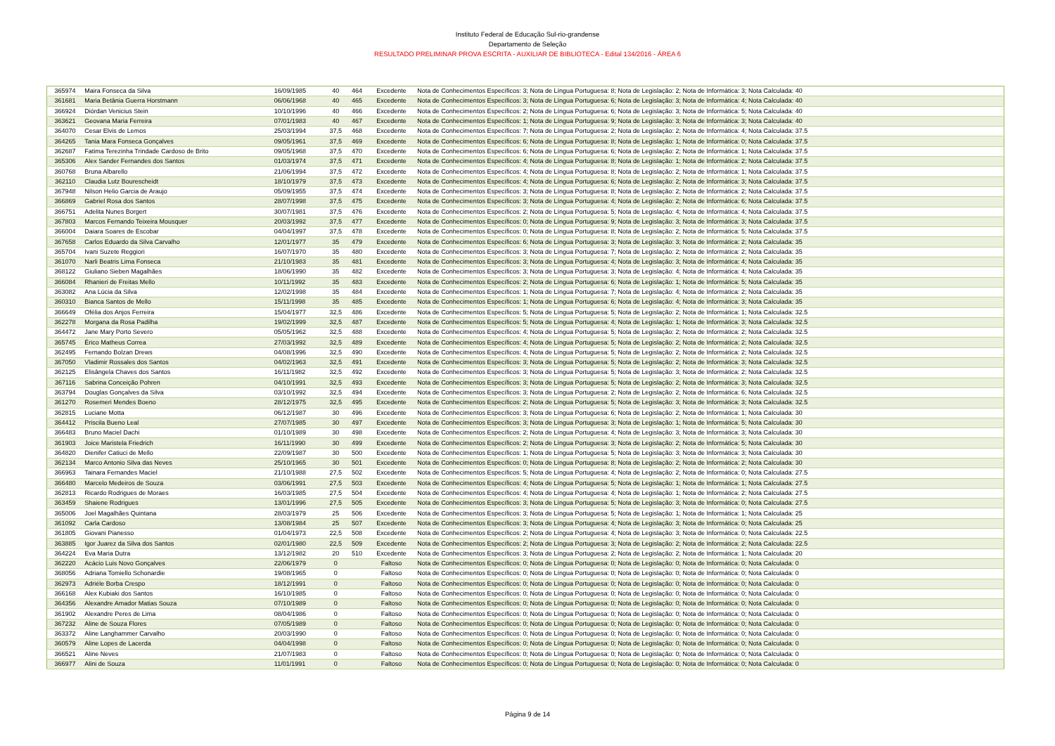Instituto Federal de Educação Sul-rio-grandense
Departamento de Seleção
RESULTADO PRELIMINAR PROVA ESCRITA - AUXILIAR DE BIBLIOTECA - Edital 134/2016 - ÁREA 6
| 365974 | Maira Fonseca da Silva | 16/09/1985 | 40 | 464 | Excedente | Nota de Conhecimentos Específicos: 3; Nota de Língua Portuguesa: 8; Nota de Legislação: 2; Nota de Informática: 3; Nota Calculada: 40 |
| 361681 | Maria Betânia Guerra Horstmann | 06/06/1968 | 40 | 465 | Excedente | Nota de Conhecimentos Específicos: 3; Nota de Língua Portuguesa: 6; Nota de Legislação: 3; Nota de Informática: 4; Nota Calculada: 40 |
| 366924 | Diórdan Venicius Stein | 10/10/1996 | 40 | 466 | Excedente | Nota de Conhecimentos Específicos: 2; Nota de Língua Portuguesa: 6; Nota de Legislação: 3; Nota de Informática: 5; Nota Calculada: 40 |
| 363621 | Geovana Maria Ferreira | 07/01/1983 | 40 | 467 | Excedente | Nota de Conhecimentos Específicos: 1; Nota de Língua Portuguesa: 9; Nota de Legislação: 3; Nota de Informática: 3; Nota Calculada: 40 |
| 364070 | Cesar Elvis de Lemos | 25/03/1994 | 37,5 | 468 | Excedente | Nota de Conhecimentos Específicos: 7; Nota de Língua Portuguesa: 2; Nota de Legislação: 2; Nota de Informática: 4; Nota Calculada: 37.5 |
| 364265 | Tania Mara Fonseca Gonçalves | 09/05/1961 | 37,5 | 469 | Excedente | Nota de Conhecimentos Específicos: 6; Nota de Língua Portuguesa: 8; Nota de Legislação: 1; Nota de Informática: 0; Nota Calculada: 37.5 |
| 362687 | Fatima Terezinha Trindade Cardoso de Brito | 09/05/1968 | 37,5 | 470 | Excedente | Nota de Conhecimentos Específicos: 6; Nota de Língua Portuguesa: 6; Nota de Legislação: 2; Nota de Informática: 1; Nota Calculada: 37.5 |
| 365306 | Alex Sander Fernandes dos Santos | 01/03/1974 | 37,5 | 471 | Excedente | Nota de Conhecimentos Específicos: 4; Nota de Língua Portuguesa: 8; Nota de Legislação: 1; Nota de Informática: 2; Nota Calculada: 37.5 |
| 360768 | Bruna Albarello | 21/06/1994 | 37,5 | 472 | Excedente | Nota de Conhecimentos Específicos: 4; Nota de Língua Portuguesa: 8; Nota de Legislação: 2; Nota de Informática: 1; Nota Calculada: 37.5 |
| 362110 | Claudia Lutz Bourescheidt | 18/10/1979 | 37,5 | 473 | Excedente | Nota de Conhecimentos Específicos: 4; Nota de Língua Portuguesa: 6; Nota de Legislação: 2; Nota de Informática: 3; Nota Calculada: 37.5 |
| 367948 | Nilson Helio Garcia de Araujo | 05/09/1955 | 37,5 | 474 | Excedente | Nota de Conhecimentos Específicos: 3; Nota de Língua Portuguesa: 8; Nota de Legislação: 2; Nota de Informática: 2; Nota Calculada: 37.5 |
| 366869 | Gabriel Rosa dos Santos | 28/07/1998 | 37,5 | 475 | Excedente | Nota de Conhecimentos Específicos: 3; Nota de Língua Portuguesa: 4; Nota de Legislação: 2; Nota de Informática: 6; Nota Calculada: 37.5 |
| 366751 | Adelita Nunes Borgert | 30/07/1981 | 37,5 | 476 | Excedente | Nota de Conhecimentos Específicos: 2; Nota de Língua Portuguesa: 5; Nota de Legislação: 4; Nota de Informática: 4; Nota Calculada: 37.5 |
| 367803 | Marcos Fernando Teixeira Mousquer | 20/03/1992 | 37,5 | 477 | Excedente | Nota de Conhecimentos Específicos: 0; Nota de Língua Portuguesa: 9; Nota de Legislação: 3; Nota de Informática: 3; Nota Calculada: 37.5 |
| 366004 | Daiara Soares de Escobar | 04/04/1997 | 37,5 | 478 | Excedente | Nota de Conhecimentos Específicos: 0; Nota de Língua Portuguesa: 8; Nota de Legislação: 2; Nota de Informática: 5; Nota Calculada: 37.5 |
| 367658 | Carlos Eduardo da Silva Carvalho | 12/01/1977 | 35 | 479 | Excedente | Nota de Conhecimentos Específicos: 6; Nota de Língua Portuguesa: 3; Nota de Legislação: 3; Nota de Informática: 2; Nota Calculada: 35 |
| 365704 | Ivani Suzete Reggiori | 16/07/1970 | 35 | 480 | Excedente | Nota de Conhecimentos Específicos: 3; Nota de Língua Portuguesa: 7; Nota de Legislação: 2; Nota de Informática: 2; Nota Calculada: 35 |
| 361070 | Narli Beatris Lima Fonseca | 21/10/1983 | 35 | 481 | Excedente | Nota de Conhecimentos Específicos: 3; Nota de Língua Portuguesa: 4; Nota de Legislação: 3; Nota de Informática: 4; Nota Calculada: 35 |
| 368122 | Giuliano Sieben Magalhães | 18/06/1990 | 35 | 482 | Excedente | Nota de Conhecimentos Específicos: 3; Nota de Língua Portuguesa: 3; Nota de Legislação: 4; Nota de Informática: 4; Nota Calculada: 35 |
| 366084 | Rhanieri de Freitas Mello | 10/11/1992 | 35 | 483 | Excedente | Nota de Conhecimentos Específicos: 2; Nota de Língua Portuguesa: 6; Nota de Legislação: 1; Nota de Informática: 5; Nota Calculada: 35 |
| 363082 | Ana Lúcia da Silva | 12/02/1998 | 35 | 484 | Excedente | Nota de Conhecimentos Específicos: 1; Nota de Língua Portuguesa: 7; Nota de Legislação: 4; Nota de Informática: 2; Nota Calculada: 35 |
| 360310 | Bianca Santos de Mello | 15/11/1998 | 35 | 485 | Excedente | Nota de Conhecimentos Específicos: 1; Nota de Língua Portuguesa: 6; Nota de Legislação: 4; Nota de Informática: 3; Nota Calculada: 35 |
| 366649 | Ofélia dos Anjos Ferreira | 15/04/1977 | 32,5 | 486 | Excedente | Nota de Conhecimentos Específicos: 5; Nota de Língua Portuguesa: 5; Nota de Legislação: 2; Nota de Informática: 1; Nota Calculada: 32.5 |
| 362278 | Morgana da Rosa Padilha | 19/02/1999 | 32,5 | 487 | Excedente | Nota de Conhecimentos Específicos: 5; Nota de Língua Portuguesa: 4; Nota de Legislação: 1; Nota de Informática: 3; Nota Calculada: 32.5 |
| 364472 | Jane Mary Porto Severo | 05/05/1962 | 32,5 | 488 | Excedente | Nota de Conhecimentos Específicos: 4; Nota de Língua Portuguesa: 5; Nota de Legislação: 2; Nota de Informática: 2; Nota Calculada: 32.5 |
| 365745 | Érico Matheus Correa | 27/03/1992 | 32,5 | 489 | Excedente | Nota de Conhecimentos Específicos: 4; Nota de Língua Portuguesa: 5; Nota de Legislação: 2; Nota de Informática: 2; Nota Calculada: 32.5 |
| 362495 | Fernando Bolzan Drews | 04/08/1996 | 32,5 | 490 | Excedente | Nota de Conhecimentos Específicos: 4; Nota de Língua Portuguesa: 5; Nota de Legislação: 2; Nota de Informática: 2; Nota Calculada: 32.5 |
| 367050 | Vladimir Rossales dos Santos | 04/02/1963 | 32,5 | 491 | Excedente | Nota de Conhecimentos Específicos: 3; Nota de Língua Portuguesa: 5; Nota de Legislação: 2; Nota de Informática: 3; Nota Calculada: 32.5 |
| 362125 | Elisângela Chaves dos Santos | 16/11/1982 | 32,5 | 492 | Excedente | Nota de Conhecimentos Específicos: 3; Nota de Língua Portuguesa: 5; Nota de Legislação: 3; Nota de Informática: 2; Nota Calculada: 32.5 |
| 367116 | Sabrina Conceição Pohren | 04/10/1991 | 32,5 | 493 | Excedente | Nota de Conhecimentos Específicos: 3; Nota de Língua Portuguesa: 5; Nota de Legislação: 2; Nota de Informática: 3; Nota Calculada: 32.5 |
| 363794 | Douglas Gonçalves da Silva | 03/10/1992 | 32,5 | 494 | Excedente | Nota de Conhecimentos Específicos: 3; Nota de Língua Portuguesa: 2; Nota de Legislação: 2; Nota de Informática: 6; Nota Calculada: 32.5 |
| 361270 | Rosemeri Mendes Boeno | 28/12/1975 | 32,5 | 495 | Excedente | Nota de Conhecimentos Específicos: 2; Nota de Língua Portuguesa: 5; Nota de Legislação: 3; Nota de Informática: 3; Nota Calculada: 32.5 |
| 362815 | Luciane Motta | 06/12/1987 | 30 | 496 | Excedente | Nota de Conhecimentos Específicos: 3; Nota de Língua Portuguesa: 6; Nota de Legislação: 2; Nota de Informática: 1; Nota Calculada: 30 |
| 364412 | Priscila Bueno Leal | 27/07/1985 | 30 | 497 | Excedente | Nota de Conhecimentos Específicos: 3; Nota de Língua Portuguesa: 3; Nota de Legislação: 1; Nota de Informática: 5; Nota Calculada: 30 |
| 366483 | Bruno Maciel Dachi | 01/10/1989 | 30 | 498 | Excedente | Nota de Conhecimentos Específicos: 2; Nota de Língua Portuguesa: 4; Nota de Legislação: 3; Nota de Informática: 3; Nota Calculada: 30 |
| 361903 | Joice Maristela Friedrich | 16/11/1990 | 30 | 499 | Excedente | Nota de Conhecimentos Específicos: 2; Nota de Língua Portuguesa: 3; Nota de Legislação: 2; Nota de Informática: 5; Nota Calculada: 30 |
| 364820 | Dienifer Catiuci de Mello | 22/09/1987 | 30 | 500 | Excedente | Nota de Conhecimentos Específicos: 1; Nota de Língua Portuguesa: 5; Nota de Legislação: 3; Nota de Informática: 3; Nota Calculada: 30 |
| 362134 | Marco Antonio Silva das Neves | 25/10/1965 | 30 | 501 | Excedente | Nota de Conhecimentos Específicos: 0; Nota de Língua Portuguesa: 8; Nota de Legislação: 2; Nota de Informática: 2; Nota Calculada: 30 |
| 366963 | Tainara Fernandes Maciel | 21/10/1988 | 27,5 | 502 | Excedente | Nota de Conhecimentos Específicos: 5; Nota de Língua Portuguesa: 4; Nota de Legislação: 2; Nota de Informática: 0; Nota Calculada: 27.5 |
| 366480 | Marcelo Medeiros de Souza | 03/06/1991 | 27,5 | 503 | Excedente | Nota de Conhecimentos Específicos: 4; Nota de Língua Portuguesa: 5; Nota de Legislação: 1; Nota de Informática: 1; Nota Calculada: 27.5 |
| 362813 | Ricardo Rodrigues de Moraes | 16/03/1985 | 27,5 | 504 | Excedente | Nota de Conhecimentos Específicos: 4; Nota de Língua Portuguesa: 4; Nota de Legislação: 1; Nota de Informática: 2; Nota Calculada: 27.5 |
| 363459 | Shaiene Rodrigues | 13/01/1996 | 27,5 | 505 | Excedente | Nota de Conhecimentos Específicos: 3; Nota de Língua Portuguesa: 5; Nota de Legislação: 3; Nota de Informática: 0; Nota Calculada: 27.5 |
| 365006 | Joel Magalhães Quintana | 28/03/1979 | 25 | 506 | Excedente | Nota de Conhecimentos Específicos: 3; Nota de Língua Portuguesa: 5; Nota de Legislação: 1; Nota de Informática: 1; Nota Calculada: 25 |
| 361092 | Carla Cardoso | 13/08/1984 | 25 | 507 | Excedente | Nota de Conhecimentos Específicos: 3; Nota de Língua Portuguesa: 4; Nota de Legislação: 3; Nota de Informática: 0; Nota Calculada: 25 |
| 361805 | Giovani Pianesso | 01/04/1973 | 22,5 | 508 | Excedente | Nota de Conhecimentos Específicos: 2; Nota de Língua Portuguesa: 4; Nota de Legislação: 3; Nota de Informática: 0; Nota Calculada: 22.5 |
| 363885 | Igor Juarez da Silva dos Santos | 02/01/1980 | 22,5 | 509 | Excedente | Nota de Conhecimentos Específicos: 2; Nota de Língua Portuguesa: 3; Nota de Legislação: 2; Nota de Informática: 2; Nota Calculada: 22.5 |
| 364224 | Eva Maria Dutra | 13/12/1982 | 20 | 510 | Excedente | Nota de Conhecimentos Específicos: 3; Nota de Língua Portuguesa: 2; Nota de Legislação: 2; Nota de Informática: 1; Nota Calculada: 20 |
| 362220 | Acácio Luis Novo Gonçalves | 22/06/1979 | 0 | | Faltoso | Nota de Conhecimentos Específicos: 0; Nota de Língua Portuguesa: 0; Nota de Legislação: 0; Nota de Informática: 0; Nota Calculada: 0 |
| 368056 | Adriana Tomiello Schonardie | 19/08/1965 | 0 | | Faltoso | Nota de Conhecimentos Específicos: 0; Nota de Língua Portuguesa: 0; Nota de Legislação: 0; Nota de Informática: 0; Nota Calculada: 0 |
| 362973 | Adriéle Borba Crespo | 18/12/1991 | 0 | | Faltoso | Nota de Conhecimentos Específicos: 0; Nota de Língua Portuguesa: 0; Nota de Legislação: 0; Nota de Informática: 0; Nota Calculada: 0 |
| 366168 | Alex Kubiaki dos Santos | 16/10/1985 | 0 | | Faltoso | Nota de Conhecimentos Específicos: 0; Nota de Língua Portuguesa: 0; Nota de Legislação: 0; Nota de Informática: 0; Nota Calculada: 0 |
| 364356 | Alexandre Amador Matias Souza | 07/10/1989 | 0 | | Faltoso | Nota de Conhecimentos Específicos: 0; Nota de Língua Portuguesa: 0; Nota de Legislação: 0; Nota de Informática: 0; Nota Calculada: 0 |
| 361902 | Alexandre Peres de Lima | 08/04/1986 | 0 | | Faltoso | Nota de Conhecimentos Específicos: 0; Nota de Língua Portuguesa: 0; Nota de Legislação: 0; Nota de Informática: 0; Nota Calculada: 0 |
| 367232 | Aline de Souza Flores | 07/05/1989 | 0 | | Faltoso | Nota de Conhecimentos Específicos: 0; Nota de Língua Portuguesa: 0; Nota de Legislação: 0; Nota de Informática: 0; Nota Calculada: 0 |
| 363372 | Aline Langhammer Carvalho | 20/03/1990 | 0 | | Faltoso | Nota de Conhecimentos Específicos: 0; Nota de Língua Portuguesa: 0; Nota de Legislação: 0; Nota de Informática: 0; Nota Calculada: 0 |
| 360579 | Aline Lopes de Lacerda | 04/04/1998 | 0 | | Faltoso | Nota de Conhecimentos Específicos: 0; Nota de Língua Portuguesa: 0; Nota de Legislação: 0; Nota de Informática: 0; Nota Calculada: 0 |
| 366521 | Aline Neves | 21/07/1983 | 0 | | Faltoso | Nota de Conhecimentos Específicos: 0; Nota de Língua Portuguesa: 0; Nota de Legislação: 0; Nota de Informática: 0; Nota Calculada: 0 |
| 366977 | Alini de Souza | 11/01/1991 | 0 | | Faltoso | Nota de Conhecimentos Específicos: 0; Nota de Língua Portuguesa: 0; Nota de Legislação: 0; Nota de Informática: 0; Nota Calculada: 0 |
Página 9 de 14